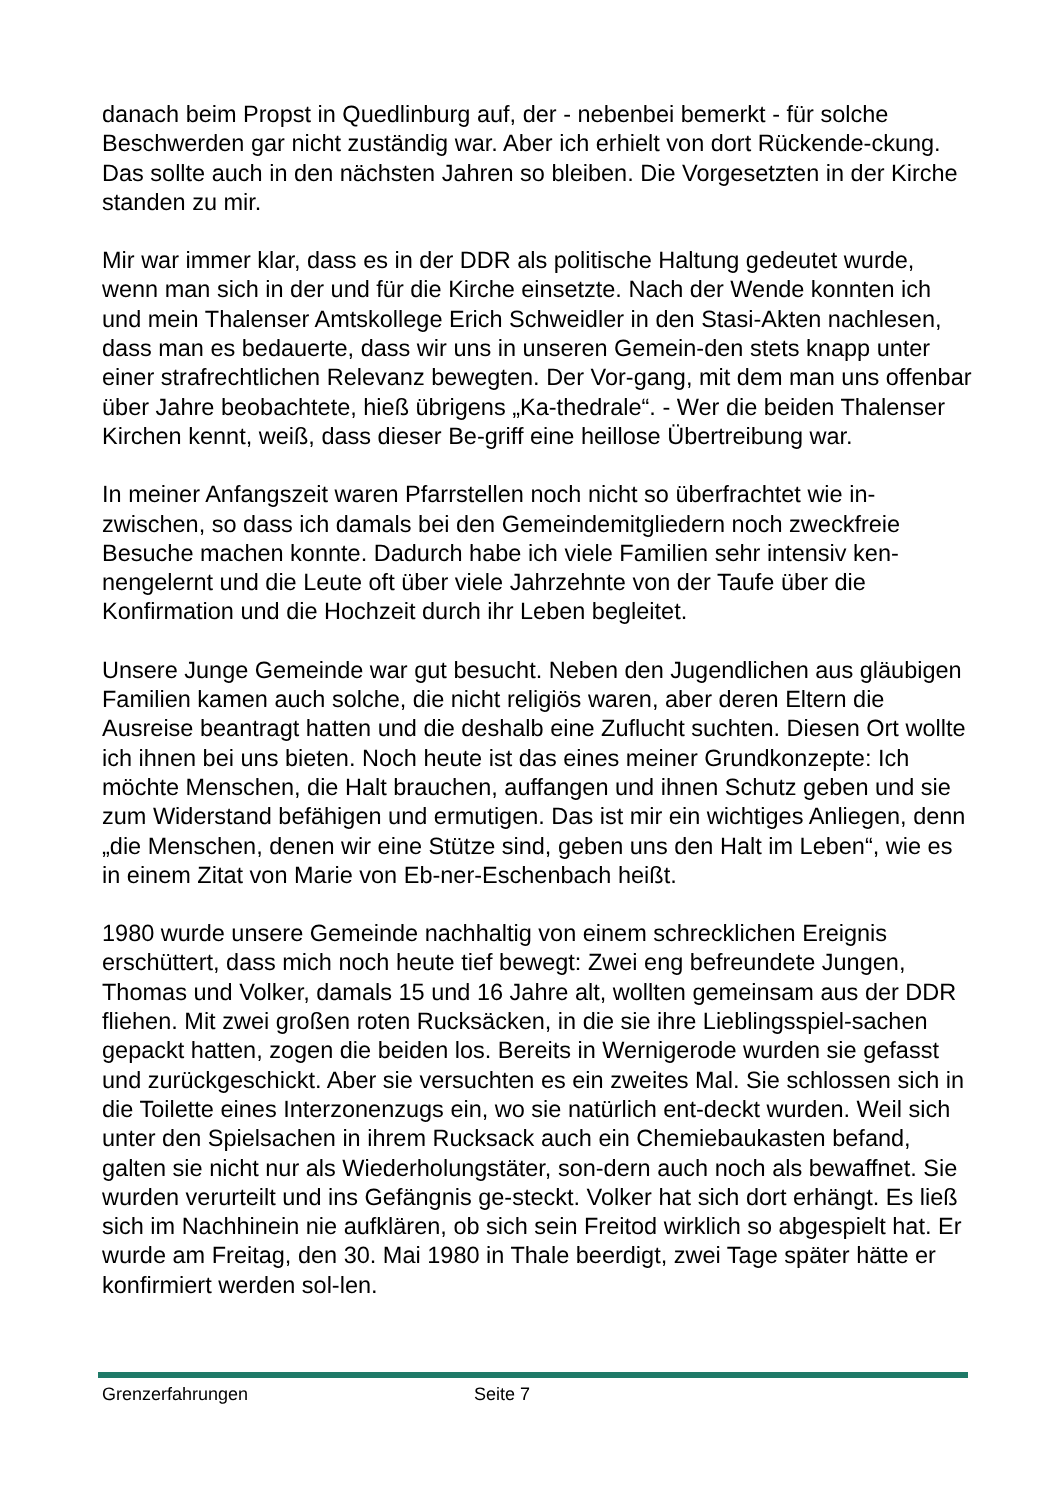danach beim Propst in Quedlinburg auf, der - nebenbei bemerkt - für solche Beschwerden gar nicht zuständig war. Aber ich erhielt von dort Rückende-ckung. Das sollte auch in den nächsten Jahren so bleiben. Die Vorgesetzten in der Kirche standen zu mir.
Mir war immer klar, dass es in der DDR als politische Haltung gedeutet wurde, wenn man sich in der und für die Kirche einsetzte. Nach der Wende konnten ich und mein Thalenser Amtskollege Erich Schweidler in den Stasi-Akten nachlesen, dass man es bedauerte, dass wir uns in unseren Gemein-den stets knapp unter einer strafrechtlichen Relevanz bewegten. Der Vor-gang, mit dem man uns offenbar über Jahre beobachtete, hieß übrigens „Ka-thedrale“. - Wer die beiden Thalenser Kirchen kennt, weiß, dass dieser Be-griff eine heillose Übertreibung war.
In meiner Anfangszeit waren Pfarrstellen noch nicht so überfrachtet wie in-zwischen, so dass ich damals bei den Gemeindemitgliedern noch zweckfreie Besuche machen konnte. Dadurch habe ich viele Familien sehr intensiv ken-nengelernt und die Leute oft über viele Jahrzehnte von der Taufe über die Konfirmation und die Hochzeit durch ihr Leben begleitet.
Unsere Junge Gemeinde war gut besucht. Neben den Jugendlichen aus gläubigen Familien kamen auch solche, die nicht religiös waren, aber deren Eltern die Ausreise beantragt hatten und die deshalb eine Zuflucht suchten. Diesen Ort wollte ich ihnen bei uns bieten. Noch heute ist das eines meiner Grundkonzepte: Ich möchte Menschen, die Halt brauchen, auffangen und ihnen Schutz geben und sie zum Widerstand befähigen und ermutigen. Das ist mir ein wichtiges Anliegen, denn „die Menschen, denen wir eine Stütze sind, geben uns den Halt im Leben“, wie es in einem Zitat von Marie von Eb-ner-Eschenbach heißt.
1980 wurde unsere Gemeinde nachhaltig von einem schrecklichen Ereignis erschüttert, dass mich noch heute tief bewegt: Zwei eng befreundete Jungen, Thomas und Volker, damals 15 und 16 Jahre alt, wollten gemeinsam aus der DDR fliehen. Mit zwei großen roten Rucksäcken, in die sie ihre Lieblingsspiel-sachen gepackt hatten, zogen die beiden los. Bereits in Wernigerode wurden sie gefasst und zurückgeschickt. Aber sie versuchten es ein zweites Mal. Sie schlossen sich in die Toilette eines Interzonenzugs ein, wo sie natürlich ent-deckt wurden. Weil sich unter den Spielsachen in ihrem Rucksack auch ein Chemiebaukasten befand, galten sie nicht nur als Wiederholungstäter, son-dern auch noch als bewaffnet. Sie wurden verurteilt und ins Gefängnis ge-steckt. Volker hat sich dort erhängt. Es ließ sich im Nachhinein nie aufklären, ob sich sein Freitod wirklich so abgespielt hat. Er wurde am Freitag, den 30. Mai 1980 in Thale beerdigt, zwei Tage später hätte er konfirmiert werden sol-len.
Grenzerfahrungen Seite 7